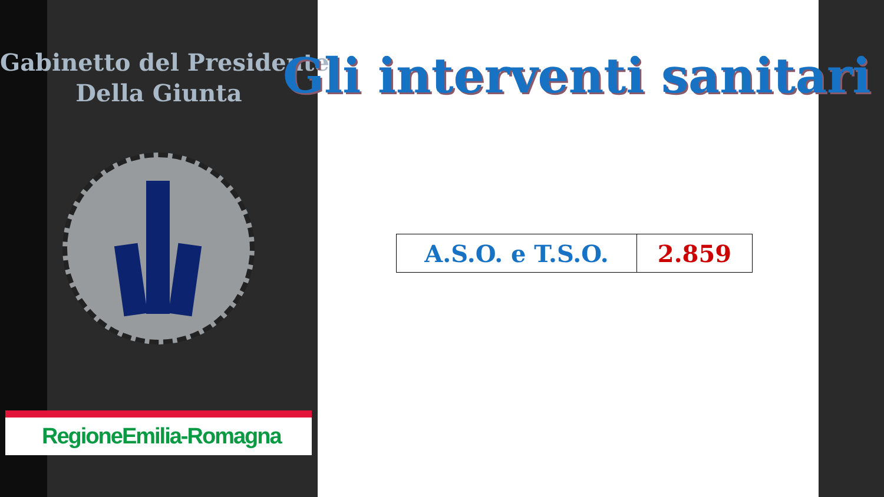Gabinetto del Presidente
Della Giunta
RegioneEmilia-Romagna
Gli interventi sanitari
| A.S.O. e T.S.O. | 2.859 |